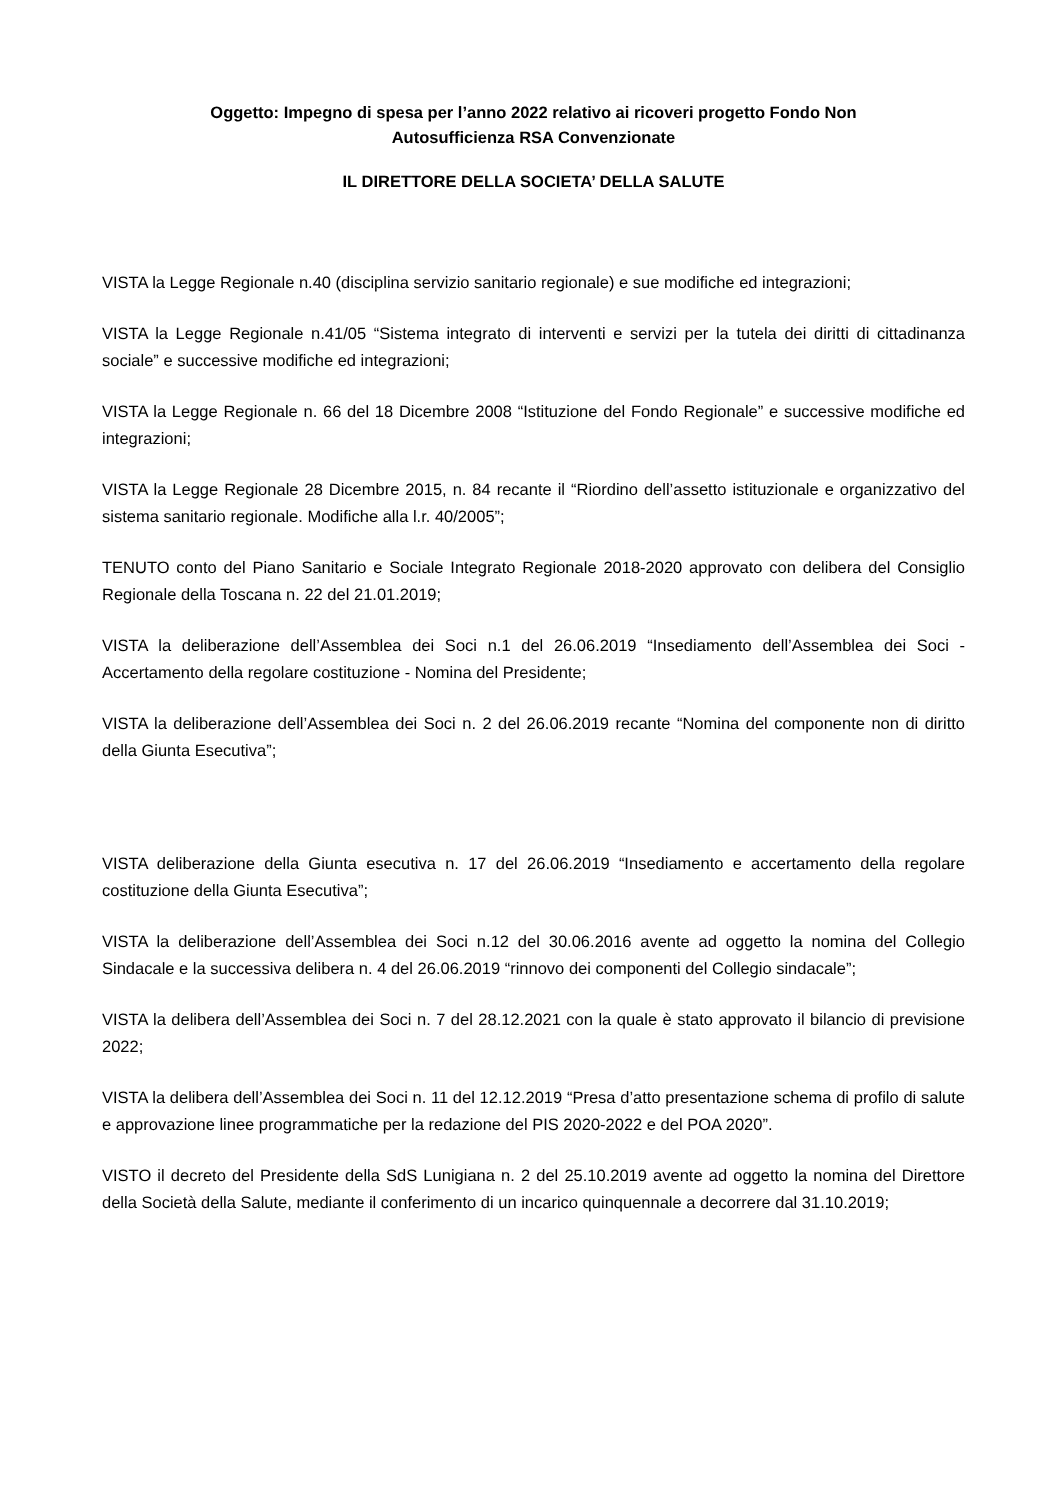Oggetto: Impegno di spesa per l’anno 2022 relativo ai ricoveri progetto Fondo Non
Autosufficienza RSA Convenzionate
IL DIRETTORE DELLA SOCIETA’ DELLA SALUTE
VISTA la Legge Regionale n.40 (disciplina servizio sanitario regionale) e sue modifiche ed integrazioni;
VISTA la Legge Regionale n.41/05 “Sistema integrato di interventi e servizi per la tutela dei diritti di cittadinanza sociale” e successive modifiche ed integrazioni;
VISTA la Legge Regionale n. 66 del 18 Dicembre 2008 “Istituzione del Fondo Regionale” e successive modifiche ed integrazioni;
VISTA la Legge Regionale 28 Dicembre 2015, n. 84 recante il “Riordino dell’assetto istituzionale e organizzativo del sistema sanitario regionale. Modifiche alla l.r. 40/2005”;
TENUTO conto del Piano Sanitario e Sociale Integrato Regionale 2018-2020 approvato con delibera del Consiglio Regionale della Toscana n. 22 del 21.01.2019;
VISTA la deliberazione dell’Assemblea dei Soci n.1 del 26.06.2019 “Insediamento dell’Assemblea dei Soci - Accertamento della regolare costituzione - Nomina del Presidente;
VISTA la deliberazione dell’Assemblea dei Soci n. 2 del 26.06.2019 recante “Nomina del componente non di diritto della Giunta Esecutiva”;
VISTA deliberazione della Giunta esecutiva n. 17 del 26.06.2019 “Insediamento e accertamento della regolare costituzione della Giunta Esecutiva”;
VISTA la deliberazione dell’Assemblea dei Soci n.12 del 30.06.2016 avente ad oggetto la nomina del Collegio Sindacale e la successiva delibera n. 4 del 26.06.2019 “rinnovo dei componenti del Collegio sindacale”;
VISTA la delibera dell’Assemblea dei Soci n. 7 del 28.12.2021 con la quale è stato approvato il bilancio di previsione 2022;
VISTA la delibera dell’Assemblea dei Soci n. 11 del 12.12.2019 “Presa d’atto presentazione schema di profilo di salute e approvazione linee programmatiche per la redazione del PIS 2020-2022 e del POA 2020”.
VISTO il decreto del Presidente della SdS Lunigiana n. 2 del 25.10.2019 avente ad oggetto la nomina del Direttore della Società della Salute, mediante il conferimento di un incarico quinquennale a decorrere dal 31.10.2019;